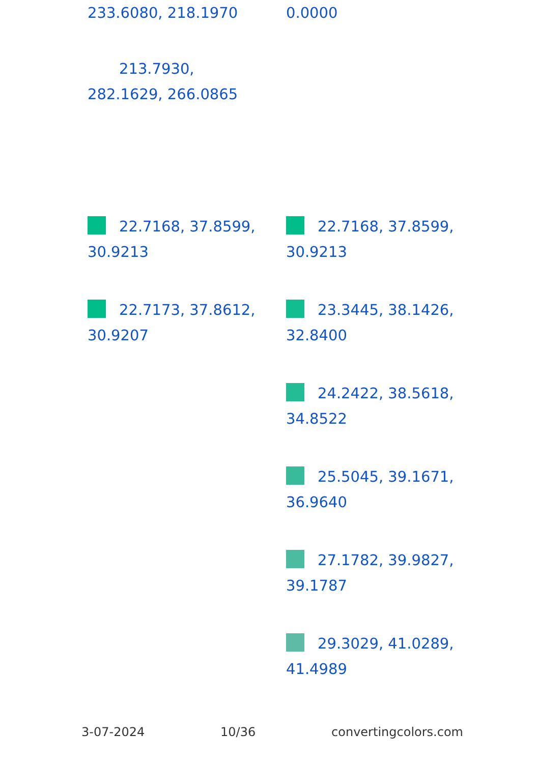| 233.6080, 218.1970 | 0.0000 |
| 213.7930, 282.1629, 266.0865 | |
| 22.7168, 37.8599, 30.9213 | 22.7168, 37.8599, 30.9213 |
| 22.7173, 37.8612, 30.9207 | 23.3445, 38.1426, 32.8400 |
| | 24.2422, 38.5618, 34.8522 |
| | 25.5045, 39.1671, 36.9640 |
| | 27.1782, 39.9827, 39.1787 |
| | 29.3029, 41.0289, 41.4989 |
3-07-2024 10/36 convertingcolors.com